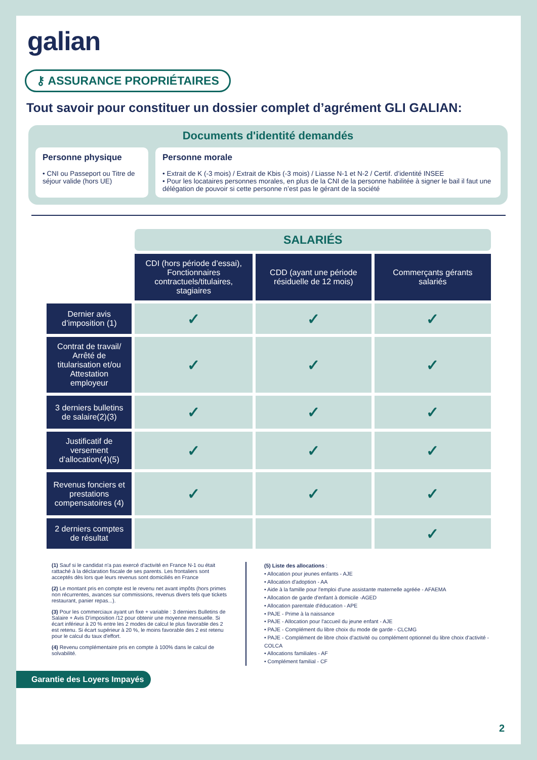galian
⚷ ASSURANCE PROPRIÉTAIRES
Tout savoir pour constituer un dossier complet d’agrément GLI GALIAN:
Documents d'identité demandés
Personne physique
• CNI ou Passeport ou Titre de séjour valide (hors UE)
Personne morale
• Extrait de K (-3 mois) / Extrait de Kbis (-3 mois) / Liasse N-1 et N-2 / Certif. d’identité INSEE
• Pour les locataires personnes morales, en plus de la CNI de la personne habilitée à signer le bail il faut une délégation de pouvoir si cette personne n’est pas le gérant de la société
| | SALARIÉS | | |
| --- | --- | --- | --- |
| | CDI (hors période d’essai), Fonctionnaires contractuels/titulaires, stagiaires | CDD (ayant une période résiduelle de 12 mois) | Commerçants gérants salariés |
| Dernier avis d’imposition (1) | ✓ | ✓ | ✓ |
| Contrat de travail/ Arrêté de titularisation et/ou Attestation employeur | ✓ | ✓ | ✓ |
| 3 derniers bulletins de salaire(2)(3) | ✓ | ✓ | ✓ |
| Justificatif de versement d’allocation(4)(5) | ✓ | ✓ | ✓ |
| Revenus fonciers et prestations compensatoires (4) | ✓ | ✓ | ✓ |
| 2 derniers comptes de résultat | | | ✓ |
(1) Sauf si le candidat n'a pas exercé d'activité en France N-1 ou était rattaché à la déclaration fiscale de ses parents. Les frontaliers sont acceptés dès lors que leurs revenus sont domiciliés en France
(2) Le montant pris en compte est le revenu net avant impôts (hors primes non récurrentes, avances sur commissions, revenus divers tels que tickets restaurant, panier repas...).
(3) Pour les commerciaux ayant un fixe + variable : 3 derniers Bulletins de Salaire + Avis D’imposition /12 pour obtenir une moyenne mensuelle. Si écart inférieur à 20 % entre les 2 modes de calcul le plus favorable des 2 est retenu. Si écart supérieur à 20 %, le moins favorable des 2 est retenu pour le calcul du taux d'effort.
(4) Revenu complémentaire pris en compte à 100% dans le calcul de solvabilité.
(5) Liste des allocations :
• Allocation pour jeunes enfants - AJE
• Allocation d'adoption - AA
• Aide à la famille pour l'emploi d'une assistante maternelle agréée - AFAEMA
• Allocation de garde d'enfant à domicile -AGED
• Allocation parentale d'éducation - APE
• PAJE - Prime à la naissance
• PAJE - Allocation pour l'accueil du jeune enfant - AJE
• PAJE - Complément du libre choix du mode de garde - CLCMG
• PAJE - Complément de libre choix d'activité ou complément optionnel du libre choix d'activité - COLCA
• Allocations familiales - AF
• Complément familial - CF
Garantie des Loyers Impayés
2